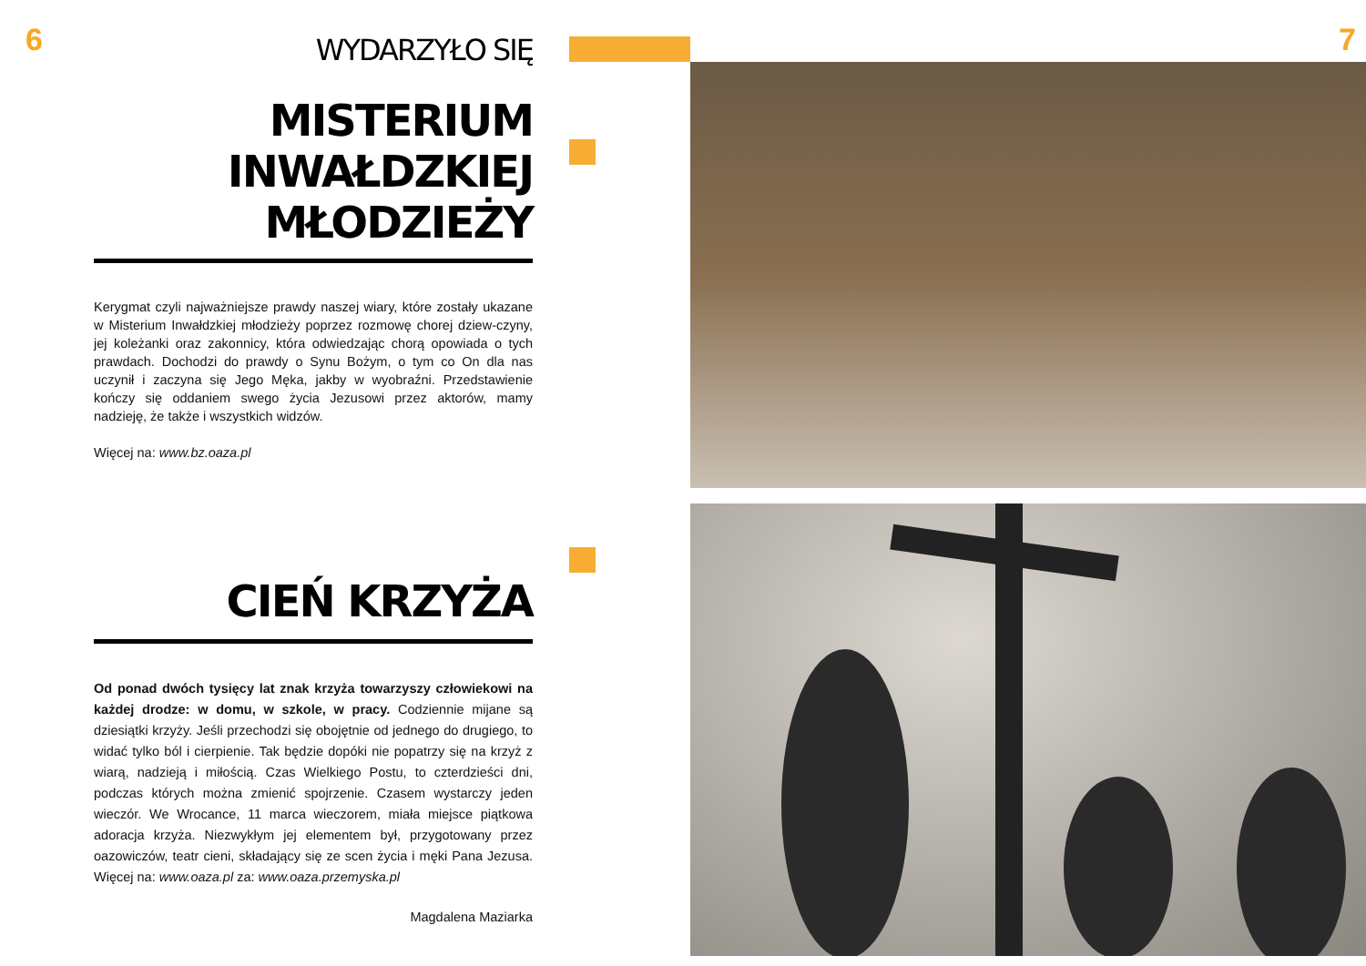6 7
WYDARZYŁO SIĘ
MISTERIUM
INWAŁDZKIEJ MŁODZIEŻY
Kerygmat czyli najważniejsze prawdy naszej wiary, które zostały ukazane w Misterium Inwałdzkiej młodzieży poprzez rozmowę chorej dziew-czyny, jej koleżanki oraz zakonnicy, która odwiedzając chorą opowiada o tych prawdach. Dochodzi do prawdy o Synu Bożym, o tym co On dla nas uczynił i zaczyna się Jego Męka, jakby w wyobraźni. Przedstawienie kończy się oddaniem swego życia Jezusowi przez aktorów, mamy nadzieję, że także i wszystkich widzów.
Więcej na: www.bz.oaza.pl
CIEŃ KRZYŻA
Od ponad dwóch tysięcy lat znak krzyża towarzyszy człowiekowi na każdej drodze: w domu, w szkole, w pracy. Codziennie mijane są dziesiątki krzyży. Jeśli przechodzi się obojętnie od jednego do drugiego, to widać tylko ból i cierpienie. Tak będzie dopóki nie popatrzy się na krzyż z wiarą, nadzieją i miłością. Czas Wielkiego Postu, to czterdzieści dni, podczas których można zmienić spojrzenie. Czasem wystarczy jeden wieczór. We Wrocance, 11 marca wieczorem, miała miejsce piątkowa adoracja krzyża. Niezwykłym jej elementem był, przygotowany przez oazowiczów, teatr cieni, składający się ze scen życia i męki Pana Jezusa. Więcej na: www.oaza.pl za: www.oaza.przemyska.pl
Magdalena Maziarka